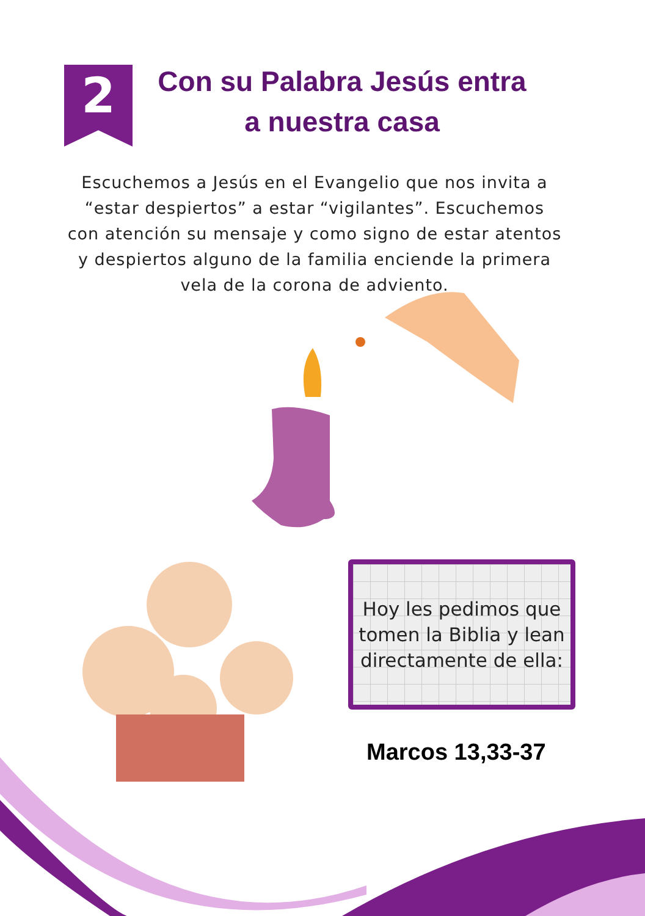2
Con su Palabra Jesús entra a nuestra casa
Escuchemos a Jesús en el Evangelio que nos invita a “estar despiertos” a estar “vigilantes”. Escuchemos con atención su mensaje y como signo de estar atentos y despiertos alguno de la familia enciende la primera vela de la corona de adviento.
Hoy les pedimos que
tomen la Biblia y lean
directamente de ella:
Marcos 13,33-37